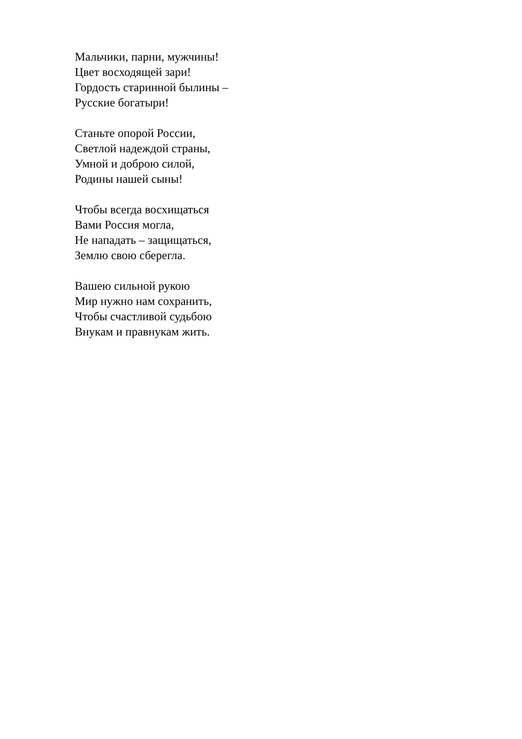Мальчики, парни, мужчины!
Цвет восходящей зари!
Гордость старинной былины –
Русские богатыри!
Станьте опорой России,
Светлой надеждой страны,
Умной и доброю силой,
Родины нашей сыны!
Чтобы всегда восхищаться
Вами Россия могла,
Не нападать – защищаться,
Землю свою сберегла.
Вашею сильной рукою
Мир нужно нам сохранить,
Чтобы счастливой судьбою
Внукам и правнукам жить.